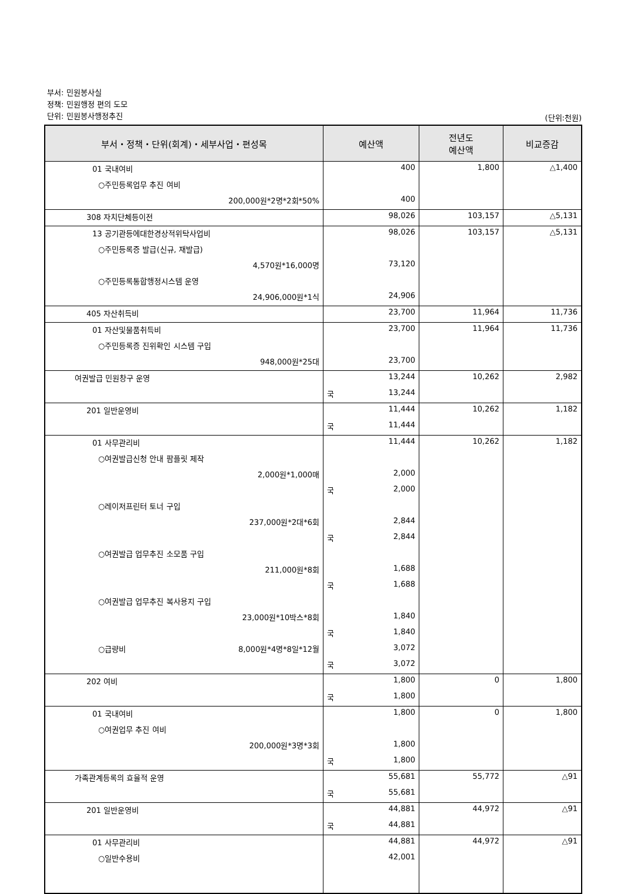부서: 민원봉사실
정책: 민원행정 편의 도모
단위: 민원봉사행정추진
(단위:천원)
| 부서・정책・단위(회계)・세부사업・편성목 | 예산액 | 전년도 예산액 | 비교증감 |
| --- | --- | --- | --- |
| 01 국내여비 | 400 | 1,800 | △1,400 |
| ○주민등록업무 추진 여비 | | | |
| 200,000원*2명*2회*50% | 400 | | |
| 308 자치단체등이전 | 98,026 | 103,157 | △5,131 |
| 13 공기관등에대한경상적위탁사업비 | 98,026 | 103,157 | △5,131 |
| ○주민등록증 발급(신규, 재발급) | | | |
| 4,570원*16,000명 | 73,120 | | |
| ○주민등록통합행정시스템 운영 | | | |
| 24,906,000원*1식 | 24,906 | | |
| 405 자산취득비 | 23,700 | 11,964 | 11,736 |
| 01 자산및물품취득비 | 23,700 | 11,964 | 11,736 |
| ○주민등록증 진위확인 시스템 구입 | | | |
| 948,000원*25대 | 23,700 | | |
| 여권발급 민원창구 운영 | 13,244 | 10,262 | 2,982 |
| | 국 13,244 | | |
| 201 일반운영비 | 11,444 | 10,262 | 1,182 |
| | 국 11,444 | | |
| 01 사무관리비 | 11,444 | 10,262 | 1,182 |
| ○여권발급신청 안내 팜플릿 제작 | | | |
| 2,000원*1,000매 | 2,000 | | |
| | 국 2,000 | | |
| ○레이저프린터 토너 구입 | | | |
| 237,000원*2대*6회 | 2,844 | | |
| | 국 2,844 | | |
| ○여권발급 업무추진 소모품 구입 | | | |
| 211,000원*8회 | 1,688 | | |
| | 국 1,688 | | |
| ○여권발급 업무추진 복사용지 구입 | | | |
| 23,000원*10박스*8회 | 1,840 | | |
| | 국 1,840 | | |
| ○급량비 8,000원*4명*8일*12월 | 3,072 | | |
| | 국 3,072 | | |
| 202 여비 | 1,800 | 0 | 1,800 |
| | 국 1,800 | | |
| 01 국내여비 | 1,800 | 0 | 1,800 |
| ○여권업무 추진 여비 | | | |
| 200,000원*3명*3회 | 1,800 | | |
| | 국 1,800 | | |
| 가족관계등록의 효율적 운영 | 55,681 | 55,772 | △91 |
| | 국 55,681 | | |
| 201 일반운영비 | 44,881 | 44,972 | △91 |
| | 국 44,881 | | |
| 01 사무관리비 | 44,881 | 44,972 | △91 |
| ○일반수용비 | 42,001 | | |